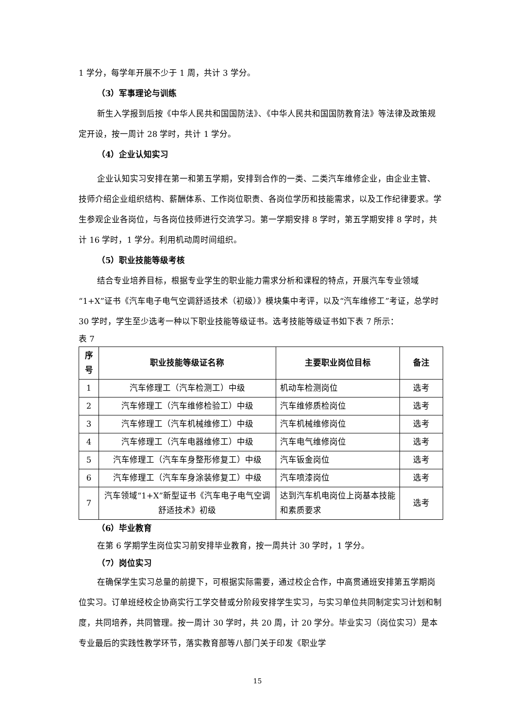1 学分，每学年开展不少于 1 周，共计 3 学分。
（3）军事理论与训练
新生入学报到后按《中华人民共和国国防法》、《中华人民共和国国防教育法》等法律及政策规定开设，按一周计 28 学时，共计 1 学分。
（4）企业认知实习
企业认知实习安排在第一和第五学期，安排到合作的一类、二类汽车维修企业，由企业主管、技师介绍企业组织结构、薪酬体系、工作岗位职责、各岗位学历和技能需求，以及工作纪律要求。学生参观企业各岗位，与各岗位技师进行交流学习。第一学期安排 8 学时，第五学期安排 8 学时，共计 16 学时，1 学分。利用机动周时间组织。
（5）职业技能等级考核
结合专业培养目标，根据专业学生的职业能力需求分析和课程的特点，开展汽车专业领域“1+X”证书《汽车电子电气空调舒适技术（初级）》模块集中考评，以及“汽车维修工”考证，总学时 30 学时，学生至少选考一种以下职业技能等级证书。选考技能等级证书如下表 7 所示：
表 7
| 序号 | 职业技能等级证名称 | 主要职业岗位目标 | 备注 |
| --- | --- | --- | --- |
| 1 | 汽车修理工（汽车检测工）中级 | 机动车检测岗位 | 选考 |
| 2 | 汽车修理工（汽车维修检验工）中级 | 汽车维修质检岗位 | 选考 |
| 3 | 汽车修理工（汽车机械维修工）中级 | 汽车机械维修岗位 | 选考 |
| 4 | 汽车修理工（汽车电器维修工）中级 | 汽车电气维修岗位 | 选考 |
| 5 | 汽车修理工（汽车车身整形修复工）中级 | 汽车钣金岗位 | 选考 |
| 6 | 汽车修理工（汽车车身涂装修复工）中级 | 汽车喷漆岗位 | 选考 |
| 7 | 汽车领域“1+X”新型证书《汽车电子电气空调舒适技术》初级 | 达到汽车机电岗位上岗基本技能和素质要求 | 选考 |
（6）毕业教育
在第 6 学期学生岗位实习前安排毕业教育，按一周共计 30 学时，1 学分。
（7）岗位实习
在确保学生实习总量的前提下，可根据实际需要，通过校企合作，中高贯通班安排第五学期岗位实习。订单班经校企协商实行工学交替或分阶段安排学生实习，与实习单位共同制定实习计划和制度，共同培养，共同管理。按一周计 30 学时，共 20 周，计 20 学分。毕业实习（岗位实习）是本专业最后的实践性教学环节，落实教育部等八部门关于印发《职业学
15